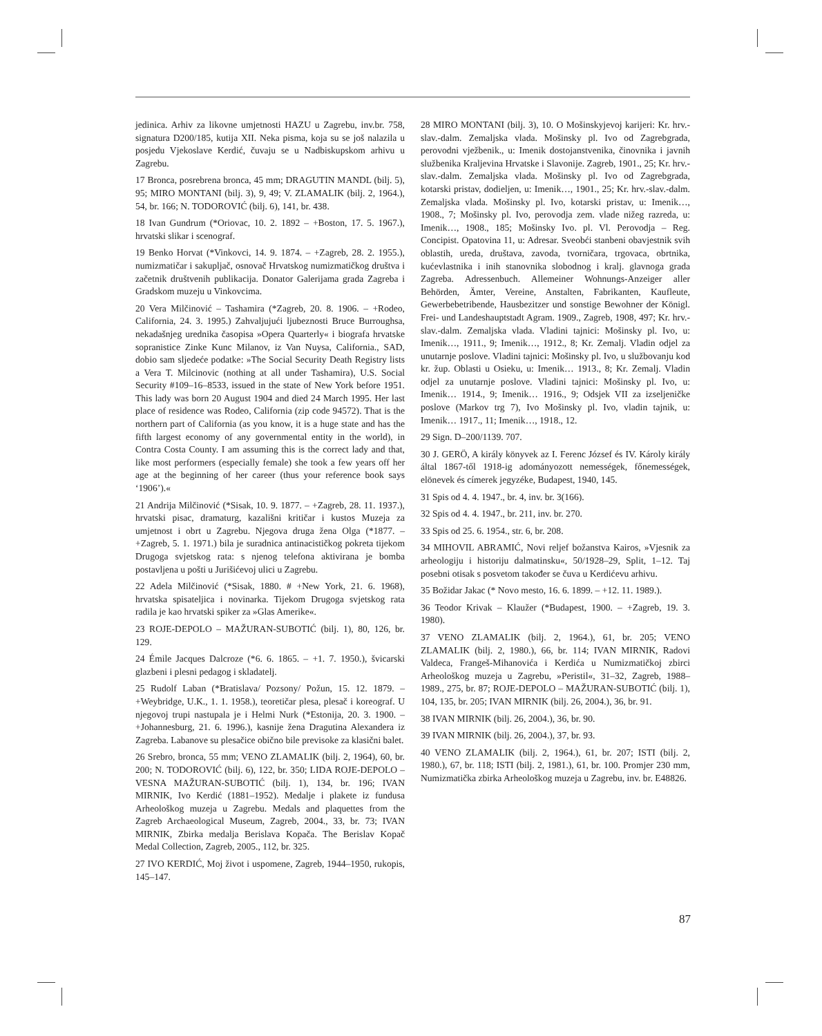jedinica. Arhiv za likovne umjetnosti HAZU u Zagrebu, inv.br. 758, signatura D200/185, kutija XII. Neka pisma, koja su se još nalazila u posjedu Vjekoslave Kerdić, čuvaju se u Nadbiskupskom arhivu u Zagrebu.
17 Bronca, posrebrena bronca, 45 mm; DRAGUTIN MANDL (bilj. 5), 95; MIRO MONTANI (bilj. 3), 9, 49; V. ZLAMALIK (bilj. 2, 1964.), 54, br. 166; N. TODOROVIĆ (bilj. 6), 141, br. 438.
18 Ivan Gundrum (*Oriovac, 10. 2. 1892 – +Boston, 17. 5. 1967.), hrvatski slikar i scenograf.
19 Benko Horvat (*Vinkovci, 14. 9. 1874. – +Zagreb, 28. 2. 1955.), numizmatičar i sakupljač, osnovač Hrvatskog numizmatičkog društva i začetnik društvenih publikacija. Donator Galerijama grada Zagreba i Gradskom muzeju u Vinkovcima.
20 Vera Milčinović – Tashamira (*Zagreb, 20. 8. 1906. – +Rodeo, California, 24. 3. 1995.) Zahvaljujući ljubeznosti Bruce Burroughsa, nekadašnjeg urednika časopisa »Opera Quarterly« i biografa hrvatske sopranistice Zinke Kunc Milanov, iz Van Nuysa, California., SAD, dobio sam sljedeće podatke: »The Social Security Death Registry lists a Vera T. Milcinovic (nothing at all under Tashamira), U.S. Social Security #109–16–8533, issued in the state of New York before 1951. This lady was born 20 August 1904 and died 24 March 1995. Her last place of residence was Rodeo, California (zip code 94572). That is the northern part of California (as you know, it is a huge state and has the fifth largest economy of any governmental entity in the world), in Contra Costa County. I am assuming this is the correct lady and that, like most performers (especially female) she took a few years off her age at the beginning of her career (thus your reference book says ‘1906’).«
21 Andrija Milčinović (*Sisak, 10. 9. 1877. – +Zagreb, 28. 11. 1937.), hrvatski pisac, dramaturg, kazališni kritičar i kustos Muzeja za umjetnost i obrt u Zagrebu. Njegova druga žena Olga (*1877. – +Zagreb, 5. 1. 1971.) bila je suradnica antinacističkog pokreta tijekom Drugoga svjetskog rata: s njenog telefona aktivirana je bomba postavljena u pošti u Jurišićevoj ulici u Zagrebu.
22 Adela Milčinović (*Sisak, 1880. # +New York, 21. 6. 1968), hrvatska spisateljica i novinarka. Tijekom Drugoga svjetskog rata radila je kao hrvatski spiker za »Glas Amerike«.
23 ROJE-DEPOLO – MAŽURAN-SUBOTIĆ (bilj. 1), 80, 126, br. 129.
24 Émile Jacques Dalcroze (*6. 6. 1865. – +1. 7. 1950.), švicarski glazbeni i plesni pedagog i skladatelj.
25 Rudolf Laban (*Bratislava/ Pozsony/ Požun, 15. 12. 1879. – +Weybridge, U.K., 1. 1. 1958.), teoretičar plesa, plesač i koreograf. U njegovoj trupi nastupala je i Helmi Nurk (*Estonija, 20. 3. 1900. – +Johannesburg, 21. 6. 1996.), kasnije žena Dragutina Alexandera iz Zagreba. Labanove su plesačice obično bile previsoke za klasični balet.
26 Srebro, bronca, 55 mm; VENO ZLAMALIK (bilj. 2, 1964), 60, br. 200; N. TODOROVIĆ (bilj. 6), 122, br. 350; LIDA ROJE-DEPOLO – VESNA MAŽURAN-SUBOTIĆ (bilj. 1), 134, br. 196; IVAN MIRNIK, Ivo Kerdić (1881–1952). Medalje i plakete iz fundusa Arheološkog muzeja u Zagrebu. Medals and plaquettes from the Zagreb Archaeological Museum, Zagreb, 2004., 33, br. 73; IVAN MIRNIK, Zbirka medalja Berislava Kopača. The Berislav Kopač Medal Collection, Zagreb, 2005., 112, br. 325.
27 IVO KERDIĆ, Moj život i uspomene, Zagreb, 1944–1950, rukopis, 145–147.
28 MIRO MONTANI (bilj. 3), 10. O Mošinskyjevoj karijeri: Kr. hrv.-slav.-dalm. Zemaljska vlada. Mošinsky pl. Ivo od Zagrebgrada, perovodni vježbenik., u: Imenik dostojanstvenika, činovnika i javnih službenika Kraljevina Hrvatske i Slavonije. Zagreb, 1901., 25; Kr. hrv.-slav.-dalm. Zemaljska vlada. Mošinsky pl. Ivo od Zagrebgrada, kotarski pristav, dodieljen, u: Imenik…, 1901., 25; Kr. hrv.-slav.-dalm. Zemaljska vlada. Mošinsky pl. Ivo, kotarski pristav, u: Imenik…, 1908., 7; Mošinsky pl. Ivo, perovodja zem. vlade nižeg razreda, u: Imenik…, 1908., 185; Mošinsky Ivo. pl. Vl. Perovodja – Reg. Concipist. Opatovina 11, u: Adresar. Sveobći stanbeni obavjestnik svih oblastih, ureda, društava, zavoda, tvorničara, trgovaca, obrtnika, kućevlastnika i inih stanovnika slobodnog i kralj. glavnoga grada Zagreba. Adressenbuch. Allemeiner Wohnungs-Anzeiger aller Behörden, Ämter, Vereine, Anstalten, Fabrikanten, Kaufleute, Gewerbebetribende, Hausbezitzer und sonstige Bewohner der Königl. Frei- und Landeshauptstadt Agram. 1909., Zagreb, 1908, 497; Kr. hrv.-slav.-dalm. Zemaljska vlada. Vladini tajnici: Mošinsky pl. Ivo, u: Imenik…, 1911., 9; Imenik…, 1912., 8; Kr. Zemalj. Vladin odjel za unutarnje poslove. Vladini tajnici: Mošinsky pl. Ivo, u službovanju kod kr. žup. Oblasti u Osieku, u: Imenik… 1913., 8; Kr. Zemalj. Vladin odjel za unutarnje poslove. Vladini tajnici: Mošinsky pl. Ivo, u: Imenik… 1914., 9; Imenik… 1916., 9; Odsjek VII za izseljeničke poslove (Markov trg 7), Ivo Mošinsky pl. Ivo, vladin tajnik, u: Imenik… 1917., 11; Imenik…, 1918., 12.
29 Sign. D–200/1139. 707.
30 J. GERÖ, A király könyvek az I. Ferenc József és IV. Károly király által 1867-től 1918-ig adományozott nemességek, főnemességek, elönevek és címerek jegyzéke, Budapest, 1940, 145.
31 Spis od 4. 4. 1947., br. 4, inv. br. 3(166).
32 Spis od 4. 4. 1947., br. 211, inv. br. 270.
33 Spis od 25. 6. 1954., str. 6, br. 208.
34 MIHOVIL ABRAMIĆ, Novi reljef božanstva Kairos, »Vjesnik za arheologiju i historiju dalmatinsku«, 50/1928–29, Split, 1–12. Taj posebni otisak s posvetom također se čuva u Kerdićevu arhivu.
35 Božidar Jakac (* Novo mesto, 16. 6. 1899. – +12. 11. 1989.).
36 Teodor Krivak – Klaužer (*Budapest, 1900. – +Zagreb, 19. 3. 1980).
37 VENO ZLAMALIK (bilj. 2, 1964.), 61, br. 205; VENO ZLAMALIK (bilj. 2, 1980.), 66, br. 114; IVAN MIRNIK, Radovi Valdeca, Frangeš-Mihanovića i Kerdića u Numizmatičkoj zbirci Arheološkog muzeja u Zagrebu, »Peristil«, 31–32, Zagreb, 1988–1989., 275, br. 87; ROJE-DEPOLO – MAŽURAN-SUBOTIĆ (bilj. 1), 104, 135, br. 205; IVAN MIRNIK (bilj. 26, 2004.), 36, br. 91.
38 IVAN MIRNIK (bilj. 26, 2004.), 36, br. 90.
39 IVAN MIRNIK (bilj. 26, 2004.), 37, br. 93.
40 VENO ZLAMALIK (bilj. 2, 1964.), 61, br. 207; ISTI (bilj. 2, 1980.), 67, br. 118; ISTI (bilj. 2, 1981.), 61, br. 100. Promjer 230 mm, Numizmatička zbirka Arheološkog muzeja u Zagrebu, inv. br. E48826.
87